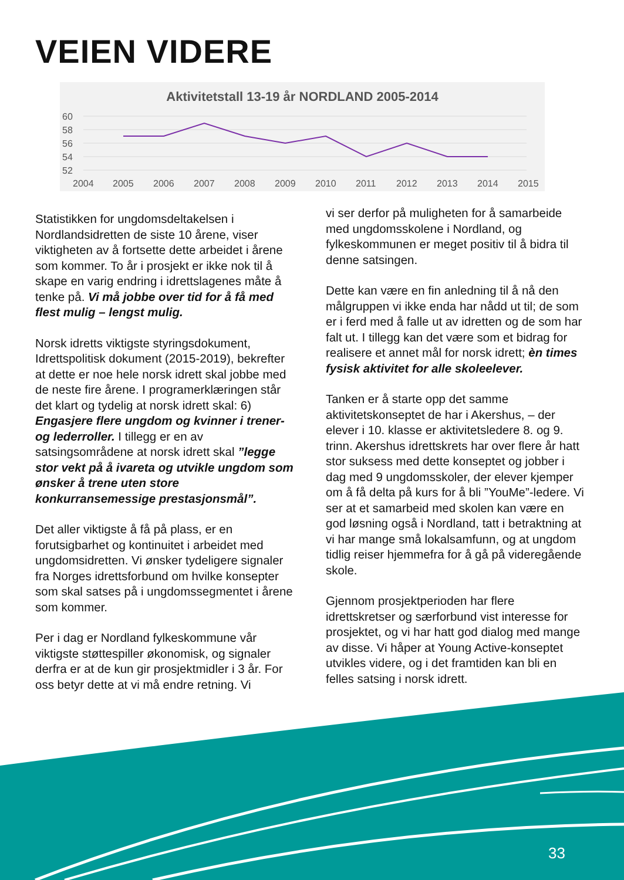VEIEN VIDERE
Aktivitetstall 13-19 år NORDLAND 2005-2014
60
58
56
54
52
2004
2005
2006
2007
2008
2009
2010
2011
2012
2013
2014
2015
Statistikken for ungdomsdeltakelsen i Nordlandsidretten de siste 10 årene, viser viktigheten av å fortsette dette arbeidet i årene som kommer. To år i prosjekt er ikke nok til å skape en varig endring i idrettslagenes måte å tenke på. Vi må jobbe over tid for å få med flest mulig – lengst mulig.
Norsk idretts viktigste styringsdokument, Idrettspolitisk dokument (2015-2019), bekrefter at dette er noe hele norsk idrett skal jobbe med de neste fire årene. I programerklæringen står det klart og tydelig at norsk idrett skal: 6) Engasjere flere ungdom og kvinner i trener- og lederroller. I tillegg er en av satsingsområdene at norsk idrett skal ”legge stor vekt på å ivareta og utvikle ungdom som ønsker å trene uten store konkurransemessige prestasjonsmål”.
Det aller viktigste å få på plass, er en forutsigbarhet og kontinuitet i arbeidet med ungdomsidretten. Vi ønsker tydeligere signaler fra Norges idrettsforbund om hvilke konsepter som skal satses på i ungdomssegmentet i årene som kommer.
Per i dag er Nordland fylkeskommune vår viktigste støttespiller økonomisk, og signaler derfra er at de kun gir prosjektmidler i 3 år. For oss betyr dette at vi må endre retning. Vi
vi ser derfor på muligheten for å samarbeide med ungdomsskolene i Nordland, og fylkeskommunen er meget positiv til å bidra til denne satsingen.
Dette kan være en fin anledning til å nå den målgruppen vi ikke enda har nådd ut til; de som er i ferd med å falle ut av idretten og de som har falt ut. I tillegg kan det være som et bidrag for realisere et annet mål for norsk idrett; èn times fysisk aktivitet for alle skoleelever.
Tanken er å starte opp det samme aktivitetskonseptet de har i Akershus, – der elever i 10. klasse er aktivitetsledere 8. og 9. trinn. Akershus idrettskrets har over flere år hatt stor suksess med dette konseptet og jobber i dag med 9 ungdomsskoler, der elever kjemper om å få delta på kurs for å bli ”YouMe”-ledere. Vi ser at et samarbeid med skolen kan være en god løsning også i Nordland, tatt i betraktning at vi har mange små lokalsamfunn, og at ungdom tidlig reiser hjemmefra for å gå på videregående skole.
Gjennom prosjektperioden har flere idrettskretser og særforbund vist interesse for prosjektet, og vi har hatt god dialog med mange av disse. Vi håper at Young Active-konseptet utvikles videre, og i det framtiden kan bli en felles satsing i norsk idrett.
33